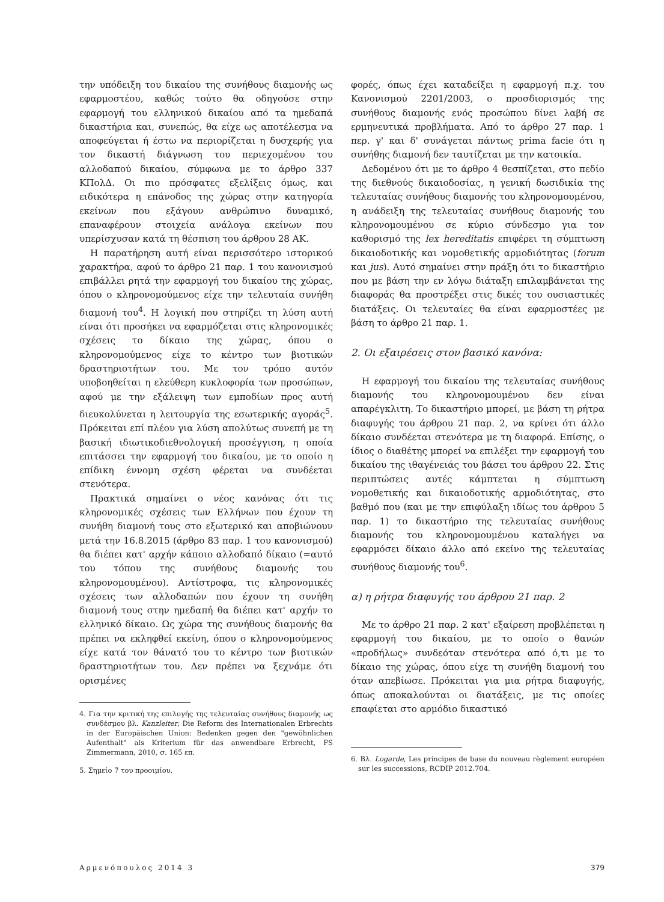την υπόδειξη του δικαίου της συνήθους διαμονής ως εφαρμοστέου, καθώς τούτο θα οδηγούσε στην εφαρμογή του ελληνικού δικαίου από τα ημεδαπά δικαστήρια και, συνεπώς, θα είχε ως αποτέλεσμα να αποφεύγεται ή έστω να περιορίζεται η δυσχερής για τον δικαστή διάγνωση του περιεχομένου του αλλοδαπού δικαίου, σύμφωνα με το άρθρο 337 ΚΠολΔ. Οι πιο πρόσφατες εξελίξεις όμως, και ειδικότερα η επάνοδος της χώρας στην κατηγορία εκείνων που εξάγουν ανθρώπινο δυναμικό, επαναφέρουν στοιχεία ανάλογα εκείνων που υπερίσχυσαν κατά τη θέσπιση του άρθρου 28 ΑΚ.
Η παρατήρηση αυτή είναι περισσότερο ιστορικού χαρακτήρα, αφού το άρθρο 21 παρ. 1 του κανονισμού επιβάλλει ρητά την εφαρμογή του δικαίου της χώρας, όπου ο κληρονομούμενος είχε την τελευταία συνήθη διαμονή του<sup>4</sup>. Η λογική που στηρίζει τη λύση αυτή είναι ότι προσήκει να εφαρμόζεται στις κληρονομικές σχέσεις το δίκαιο της χώρας, όπου ο κληρονομούμενος είχε το κέντρο των βιοτικών δραστηριοτήτων του. Με τον τρόπο αυτόν υποβοηθείται η ελεύθερη κυκλοφορία των προσώπων, αφού με την εξάλειψη των εμποδίων προς αυτή διευκολύνεται η λειτουργία της εσωτερικής αγοράς<sup>5</sup>. Πρόκειται επί πλέον για λύση απολύτως συνεπή με τη βασική ιδιωτικοδιεθνολογική προσέγγιση, η οποία επιτάσσει την εφαρμογή του δικαίου, με το οποίο η επίδικη έννομη σχέση φέρεται να συνδέεται στενότερα.
Πρακτικά σημαίνει ο νέος κανόνας ότι τις κληρονομικές σχέσεις των Ελλήνων που έχουν τη συνήθη διαμονή τους στο εξωτερικό και αποβιώνουν μετά την 16.8.2015 (άρθρο 83 παρ. 1 του κανονισμού) θα διέπει κατ' αρχήν κάποιο αλλοδαπό δίκαιο (=αυτό του τόπου της συνήθους διαμονής του κληρονομουμένου). Αντίστροφα, τις κληρονομικές σχέσεις των αλλοδαπών που έχουν τη συνήθη διαμονή τους στην ημεδαπή θα διέπει κατ' αρχήν το ελληνικό δίκαιο. Ως χώρα της συνήθους διαμονής θα πρέπει να εκληφθεί εκείνη, όπου ο κληρονομούμενος είχε κατά τον θάνατό του το κέντρο των βιοτικών δραστηριοτήτων του. Δεν πρέπει να ξεχνάμε ότι ορισμένες
4. Για την κριτική της επιλογής της τελευταίας συνήθους διαμονής ως συνδέσμου βλ. Kanzleiter, Die Reform des Internationalen Erbrechts in der Europäischen Union: Bedenken gegen den "gewöhnlichen Aufenthalt" als Kriterium für das anwendbare Erbrecht, FS Zimmermann, 2010, σ. 165 επ.
5. Σημείο 7 του προοιμίου.
φορές, όπως έχει καταδείξει η εφαρμογή π.χ. του Κανονισμού 2201/2003, ο προσδιορισμός της συνήθους διαμονής ενός προσώπου δίνει λαβή σε ερμηνευτικά προβλήματα. Από το άρθρο 27 παρ. 1 περ. γ' και δ' συνάγεται πάντως prima facie ότι η συνήθης διαμονή δεν ταυτίζεται με την κατοικία.
Δεδομένου ότι με το άρθρο 4 θεσπίζεται, στο πεδίο της διεθνούς δικαιοδοσίας, η γενική δωσιδικία της τελευταίας συνήθους διαμονής του κληρονομουμένου, η ανάδειξη της τελευταίας συνήθους διαμονής του κληρονομουμένου σε κύριο σύνδεσμο για τον καθορισμό της lex hereditatis επιφέρει τη σύμπτωση δικαιοδοτικής και νομοθετικής αρμοδιότητας (forum και jus). Αυτό σημαίνει στην πράξη ότι το δικαστήριο που με βάση την εν λόγω διάταξη επιλαμβάνεται της διαφοράς θα προστρέξει στις δικές του ουσιαστικές διατάξεις. Οι τελευταίες θα είναι εφαρμοστέες με βάση το άρθρο 21 παρ. 1.
2. Οι εξαιρέσεις στον βασικό κανόνα:
Η εφαρμογή του δικαίου της τελευταίας συνήθους διαμονής του κληρονομουμένου δεν είναι απαρέγκλιτη. Το δικαστήριο μπορεί, με βάση τη ρήτρα διαφυγής του άρθρου 21 παρ. 2, να κρίνει ότι άλλο δίκαιο συνδέεται στενότερα με τη διαφορά. Επίσης, ο ίδιος ο διαθέτης μπορεί να επιλέξει την εφαρμογή του δικαίου της ιθαγένειάς του βάσει του άρθρου 22. Στις περιπτώσεις αυτές κάμπτεται η σύμπτωση νομοθετικής και δικαιοδοτικής αρμοδιότητας, στο βαθμό που (και με την επιφύλαξη ιδίως του άρθρου 5 παρ. 1) το δικαστήριο της τελευταίας συνήθους διαμονής του κληρονομουμένου καταλήγει να εφαρμόσει δίκαιο άλλο από εκείνο της τελευταίας συνήθους διαμονής του<sup>6</sup>.
α) η ρήτρα διαφυγής του άρθρου 21 παρ. 2
Με το άρθρο 21 παρ. 2 κατ' εξαίρεση προβλέπεται η εφαρμογή του δικαίου, με το οποίο ο θανών «προδήλως» συνδεόταν στενότερα από ό,τι με το δίκαιο της χώρας, όπου είχε τη συνήθη διαμονή του όταν απεβίωσε. Πρόκειται για μια ρήτρα διαφυγής, όπως αποκαλούνται οι διατάξεις, με τις οποίες επαφίεται στο αρμόδιο δικαστικό
6. Βλ. Logarde, Les principes de base du nouveau règlement européen sur les successions, RCDIP 2012.704.
Αρμενόπουλος 2014 3 379